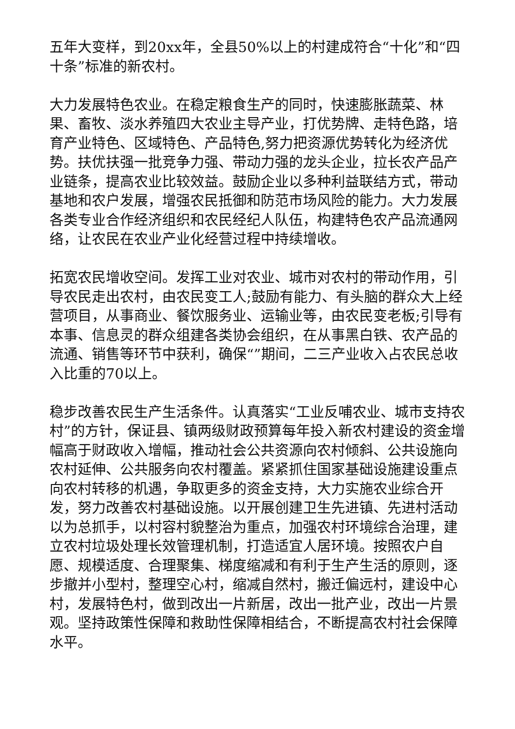五年大变样，到20xx年，全县50%以上的村建成符合“十化”和“四十条”标准的新农村。
大力发展特色农业。在稳定粮食生产的同时，快速膨胀蔬菜、林果、畜牧、淡水养殖四大农业主导产业，打优势牌、走特色路，培育产业特色、区域特色、产品特色,努力把资源优势转化为经济优势。扶优扶强一批竞争力强、带动力强的龙头企业，拉长农产品产业链条，提高农业比较效益。鼓励企业以多种利益联结方式，带动基地和农户发展，增强农民抵御和防范市场风险的能力。大力发展各类专业合作经济组织和农民经纪人队伍，构建特色农产品流通网络，让农民在农业产业化经营过程中持续增收。
拓宽农民增收空间。发挥工业对农业、城市对农村的带动作用，引导农民走出农村，由农民变工人;鼓励有能力、有头脑的群众大上经营项目，从事商业、餐饮服务业、运输业等，由农民变老板;引导有本事、信息灵的群众组建各类协会组织，在从事黑白铁、农产品的流通、销售等环节中获利，确保“”期间，二三产业收入占农民总收入比重的70以上。
稳步改善农民生产生活条件。认真落实“工业反哺农业、城市支持农村”的方针，保证县、镇两级财政预算每年投入新农村建设的资金增幅高于财政收入增幅，推动社会公共资源向农村倾斜、公共设施向农村延伸、公共服务向农村覆盖。紧紧抓住国家基础设施建设重点向农村转移的机遇，争取更多的资金支持，大力实施农业综合开发，努力改善农村基础设施。以开展创建卫生先进镇、先进村活动以为总抓手，以村容村貌整治为重点，加强农村环境综合治理，建立农村垃圾处理长效管理机制，打造适宜人居环境。按照农户自愿、规模适度、合理聚集、梯度缩减和有利于生产生活的原则，逐步撤并小型村，整理空心村，缩减自然村，搬迁偏远村，建设中心村，发展特色村，做到改出一片新居，改出一批产业，改出一片景观。坚持政策性保障和救助性保障相结合，不断提高农村社会保障水平。